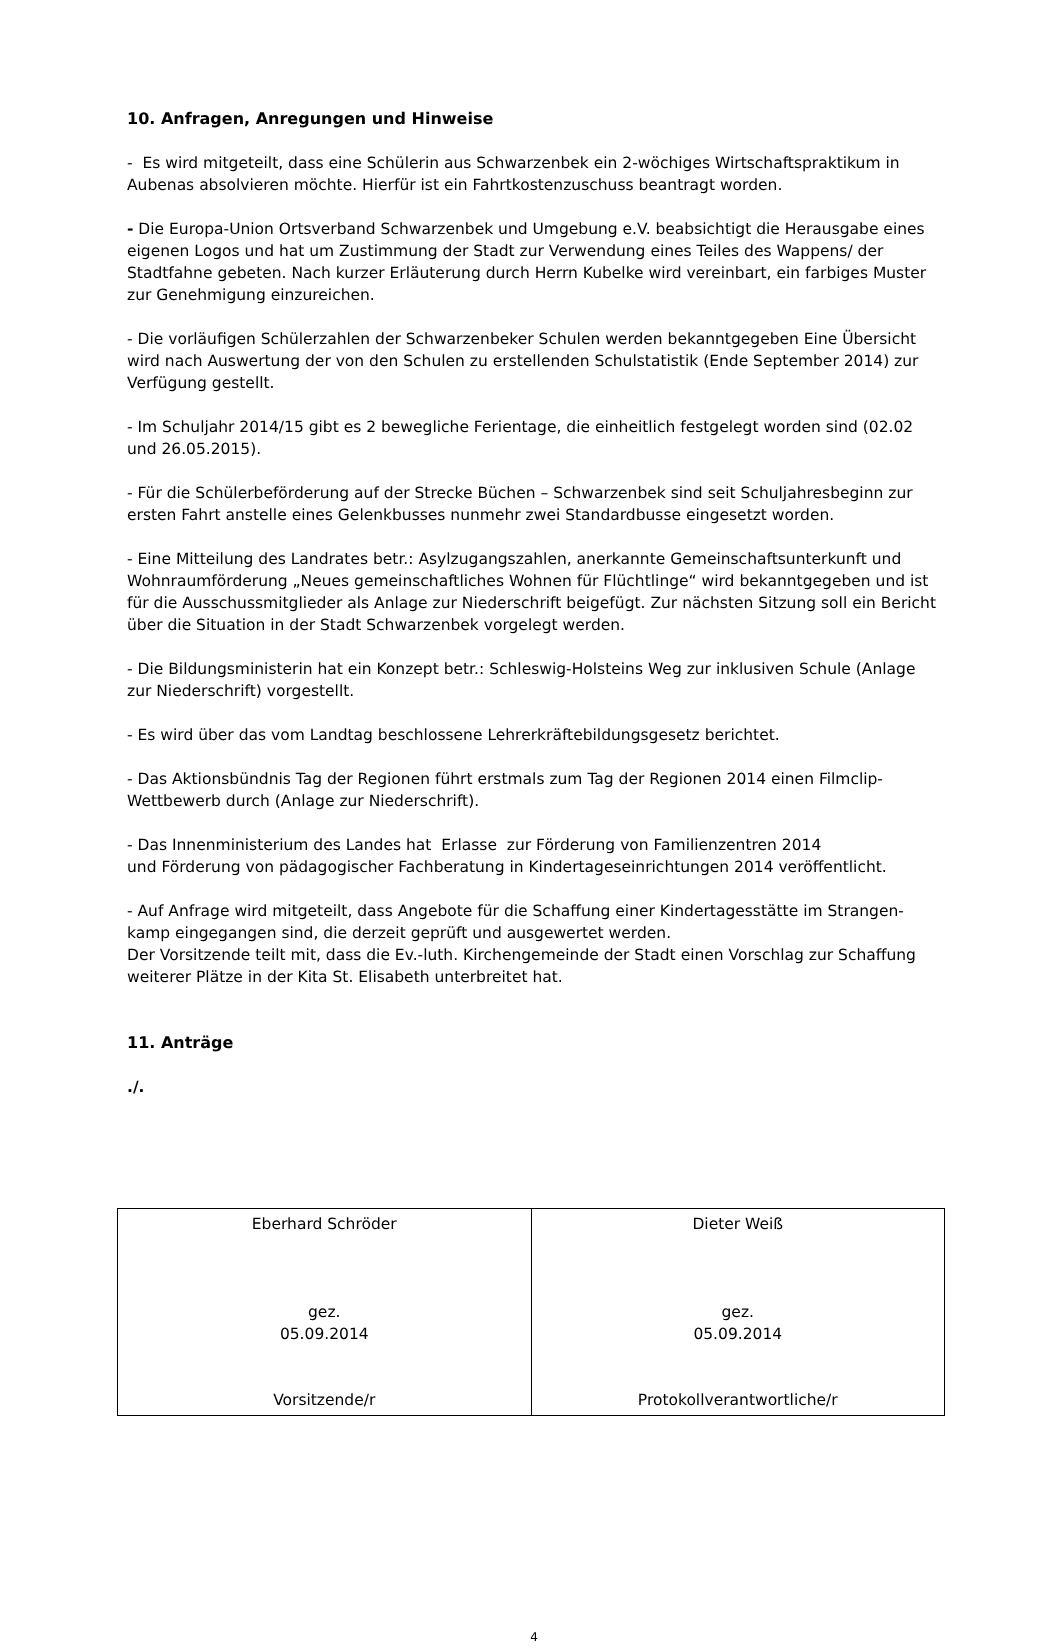10. Anfragen, Anregungen und Hinweise
- Es wird mitgeteilt, dass eine Schülerin aus Schwarzenbek ein 2-wöchiges Wirtschaftspraktikum in Aubenas absolvieren möchte. Hierfür ist ein Fahrtkostenzuschuss beantragt worden.
- Die Europa-Union Ortsverband Schwarzenbek und Umgebung e.V. beabsichtigt die Herausgabe eines eigenen Logos und hat um Zustimmung der Stadt zur Verwendung eines Teiles des Wappens/ der Stadtfahne gebeten. Nach kurzer Erläuterung durch Herrn Kubelke wird vereinbart, ein farbiges Muster zur Genehmigung einzureichen.
- Die vorläufigen Schülerzahlen der Schwarzenbeker Schulen werden bekanntgegeben Eine Übersicht wird nach Auswertung der von den Schulen zu erstellenden Schulstatistik (Ende September 2014) zur Verfügung gestellt.
- Im Schuljahr 2014/15 gibt es 2 bewegliche Ferientage, die einheitlich festgelegt worden sind (02.02 und 26.05.2015).
- Für die Schülerbeförderung auf der Strecke Büchen – Schwarzenbek sind seit Schuljahresbeginn zur ersten Fahrt anstelle eines Gelenkbusses nunmehr zwei Standardbusse eingesetzt worden.
- Eine Mitteilung des Landrates betr.: Asylzugangszahlen, anerkannte Gemeinschaftsunterkunft und Wohnraumförderung „Neues gemeinschaftliches Wohnen für Flüchtlinge“ wird bekanntgegeben und ist für die Ausschussmitglieder als Anlage zur Niederschrift beigefügt. Zur nächsten Sitzung soll ein Bericht über die Situation in der Stadt Schwarzenbek vorgelegt werden.
- Die Bildungsministerin hat ein Konzept betr.: Schleswig-Holsteins Weg zur inklusiven Schule (Anlage zur Niederschrift) vorgestellt.
- Es wird über das vom Landtag beschlossene Lehrerkräftebildungsgesetz berichtet.
- Das Aktionsbündnis Tag der Regionen führt erstmals zum Tag der Regionen 2014 einen Filmclip-Wettbewerb durch (Anlage zur Niederschrift).
- Das Innenministerium des Landes hat Erlasse zur Förderung von Familienzentren 2014
und Förderung von pädagogischer Fachberatung in Kindertageseinrichtungen 2014 veröffentlicht.
- Auf Anfrage wird mitgeteilt, dass Angebote für die Schaffung einer Kindertagesstätte im Strangen-kamp eingegangen sind, die derzeit geprüft und ausgewertet werden.
Der Vorsitzende teilt mit, dass die Ev.-luth. Kirchengemeinde der Stadt einen Vorschlag zur Schaffung weiterer Plätze in der Kita St. Elisabeth unterbreitet hat.
11. Anträge
./.
| Eberhard Schröder gez. 05.09.2014 Vorsitzende/r | Dieter Weiß gez. 05.09.2014 Protokollverantwortliche/r |
4